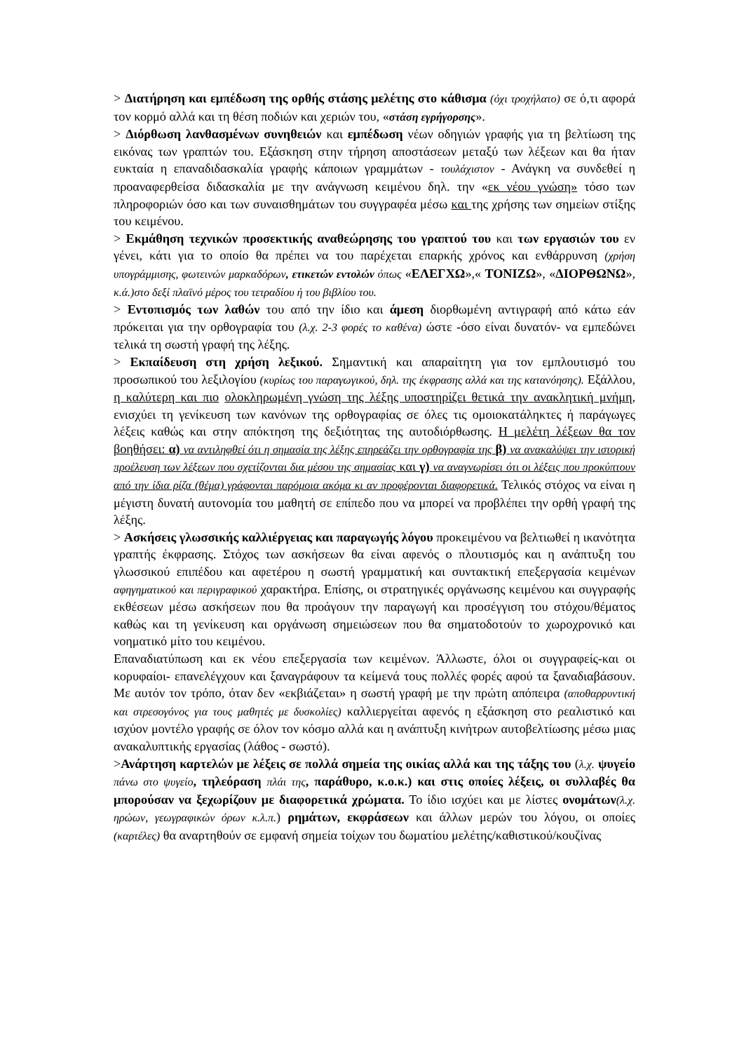> Διατήρηση και εμπέδωση της ορθής στάσης μελέτης στο κάθισμα (όχι τροχήλατο) σε ό,τι αφορά τον κορμό αλλά και τη θέση ποδιών και χεριών του, «στάση εγρήγορσης».
> Διόρθωση λανθασμένων συνηθειών και εμπέδωση νέων οδηγιών γραφής για τη βελτίωση της εικόνας των γραπτών του. Εξάσκηση στην τήρηση αποστάσεων μεταξύ των λέξεων και θα ήταν ευκταία η επαναδιδασκαλία γραφής κάποιων γραμμάτων - τουλάχιστον - Ανάγκη να συνδεθεί η προαναφερθείσα διδασκαλία με την ανάγνωση κειμένου δηλ. την «εκ νέου γνώση» τόσο των πληροφοριών όσο και των συναισθημάτων του συγγραφέα μέσω και της χρήσης των σημείων στίξης του κειμένου.
> Εκμάθηση τεχνικών προσεκτικής αναθεώρησης του γραπτού του και των εργασιών του εν γένει, κάτι για το οποίο θα πρέπει να του παρέχεται επαρκής χρόνος και ενθάρρυνση (χρήση υπογράμμισης, φωτεινών μαρκαδόρων, ετικετών εντολών όπως «ΕΛΕΓΧΩ»,« ΤΟΝΙΖΩ», «ΔΙΟΡΘΩΝΩ», κ.ά.)στο δεξί πλαϊνό μέρος του τετραδίου ή του βιβλίου του.
> Εντοπισμός των λαθών του από την ίδιο και άμεση διορθωμένη αντιγραφή από κάτω εάν πρόκειται για την ορθογραφία του (λ.χ. 2-3 φορές το καθένα) ώστε -όσο είναι δυνατόν- να εμπεδώνει τελικά τη σωστή γραφή της λέξης.
> Εκπαίδευση στη χρήση λεξικού. Σημαντική και απαραίτητη για τον εμπλουτισμό του προσωπικού του λεξιλογίου (κυρίως του παραγωγικού, δηλ. της έκφρασης αλλά και της κατανόησης). Εξάλλου, η καλύτερη και πιο ολοκληρωμένη γνώση της λέξης υποστηρίζει θετικά την ανακλητική μνήμη, ενισχύει τη γενίκευση των κανόνων της ορθογραφίας σε όλες τις ομοιοκατάληκτες ή παράγωγες λέξεις καθώς και στην απόκτηση της δεξιότητας της αυτοδιόρθωσης. Η μελέτη λέξεων θα τον βοηθήσει: α) να αντιληφθεί ότι η σημασία της λέξης επηρεάζει την ορθογραφία της β) να ανακαλύψει την ιστορική προέλευση των λέξεων που σχετίζονται δια μέσου της σημασίας και γ) να αναγνωρίσει ότι οι λέξεις που προκύπτουν από την ίδια ρίζα (θέμα) γράφονται παρόμοια ακόμα κι αν προφέρονται διαφορετικά. Τελικός στόχος να είναι η μέγιστη δυνατή αυτονομία του μαθητή σε επίπεδο που να μπορεί να προβλέπει την ορθή γραφή της λέξης.
> Ασκήσεις γλωσσικής καλλιέργειας και παραγωγής λόγου προκειμένου να βελτιωθεί η ικανότητα γραπτής έκφρασης. Στόχος των ασκήσεων θα είναι αφενός ο πλουτισμός και η ανάπτυξη του γλωσσικού επιπέδου και αφετέρου η σωστή γραμματική και συντακτική επεξεργασία κειμένων αφηγηματικού και περιγραφικού χαρακτήρα. Επίσης, οι στρατηγικές οργάνωσης κειμένου και συγγραφής εκθέσεων μέσω ασκήσεων που θα προάγουν την παραγωγή και προσέγγιση του στόχου/θέματος καθώς και τη γενίκευση και οργάνωση σημειώσεων που θα σηματοδοτούν το χωροχρονικό και νοηματικό μίτο του κειμένου.
Επαναδιατύπωση και εκ νέου επεξεργασία των κειμένων. Άλλωστε, όλοι οι συγγραφείς-και οι κορυφαίοι- επανελέγχουν και ξαναγράφουν τα κείμενά τους πολλές φορές αφού τα ξαναδιαβάσουν. Με αυτόν τον τρόπο, όταν δεν «εκβιάζεται» η σωστή γραφή με την πρώτη απόπειρα (αποθαρρυντική και στρεσογόνος για τους μαθητές με δυσκολίες) καλλιεργείται αφενός η εξάσκηση στο ρεαλιστικό και ισχύον μοντέλο γραφής σε όλον τον κόσμο αλλά και η ανάπτυξη κινήτρων αυτοβελτίωσης μέσω μιας ανακαλυπτικής εργασίας (λάθος - σωστό).
>Ανάρτηση καρτελών με λέξεις σε πολλά σημεία της οικίας αλλά και της τάξης του (λ.χ. ψυγείο πάνω στο ψυγείο, τηλεόραση πλάι της, παράθυρο, κ.ο.κ.) και στις οποίες λέξεις, οι συλλαβές θα μπορούσαν να ξεχωρίζουν με διαφορετικά χρώματα. Το ίδιο ισχύει και με λίστες ονομάτων(λ.χ. ηρώων, γεωγραφικών όρων κ.λ.π.) ρημάτων, εκφράσεων και άλλων μερών του λόγου, οι οποίες (καρτέλες) θα αναρτηθούν σε εμφανή σημεία τοίχων του δωματίου μελέτης/καθιστικού/κουζίνας